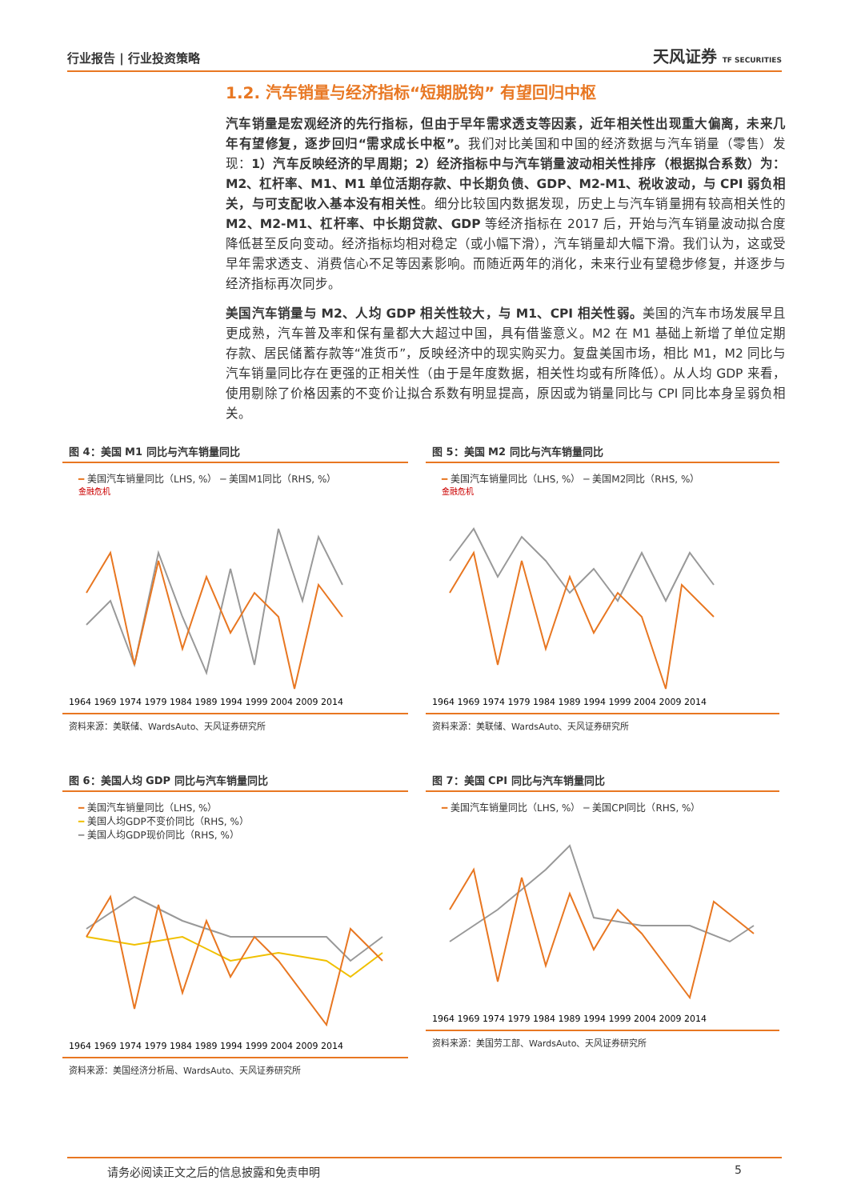行业报告 | 行业投资策略
天风证券 TF SECURITIES
1.2. 汽车销量与经济指标“短期脱钩” 有望回归中枢
汽车销量是宏观经济的先行指标，但由于早年需求透支等因素，近年相关性出现重大偏离，未来几年有望修复，逐步回归“需求成长中枢”。我们对比美国和中国的经济数据与汽车销量（零售）发现：1）汽车反映经济的早周期；2）经济指标中与汽车销量波动相关性排序（根据拟合系数）为：M2、杠杆率、M1、M1 单位活期存款、中长期负债、GDP、M2-M1、税收波动，与 CPI 弱负相关，与可支配收入基本没有相关性。细分比较国内数据发现，历史上与汽车销量拥有较高相关性的 M2、M2-M1、杠杆率、中长期贷款、GDP 等经济指标在 2017 后，开始与汽车销量波动拟合度降低甚至反向变动。经济指标均相对稳定（或小幅下滑），汽车销量却大幅下滑。我们认为，这或受早年需求透支、消费信心不足等因素影响。而随近两年的消化，未来行业有望稳步修复，并逐步与经济指标再次同步。
美国汽车销量与 M2、人均 GDP 相关性较大，与 M1、CPI 相关性弱。美国的汽车市场发展早且更成熟，汽车普及率和保有量都大大超过中国，具有借鉴意义。M2 在 M1 基础上新增了单位定期存款、居民储蓄存款等“准货币”，反映经济中的现实购买力。复盘美国市场，相比 M1，M2 同比与汽车销量同比存在更强的正相关性（由于是年度数据，相关性均或有所降低）。从人均 GDP 来看，使用剔除了价格因素的不变价让拟合系数有明显提高，原因或为销量同比与 CPI 同比本身呈弱负相关。
图 4：美国 M1 同比与汽车销量同比
━ 美国汽车销量同比（LHS, %） ━ 美国M1同比（RHS, %）
金融危机
1964 1969 1974 1979 1984 1989 1994 1999 2004 2009 2014
资料来源：美联储、WardsAuto、天风证券研究所
图 5：美国 M2 同比与汽车销量同比
━ 美国汽车销量同比（LHS, %） ━ 美国M2同比（RHS, %）
金融危机
1964 1969 1974 1979 1984 1989 1994 1999 2004 2009 2014
资料来源：美联储、WardsAuto、天风证券研究所
图 6：美国人均 GDP 同比与汽车销量同比
━ 美国汽车销量同比（LHS, %）
━ 美国人均GDP不变价同比（RHS, %）
━ 美国人均GDP现价同比（RHS, %）
1964 1969 1974 1979 1984 1989 1994 1999 2004 2009 2014
资料来源：美国经济分析局、WardsAuto、天风证券研究所
图 7：美国 CPI 同比与汽车销量同比
━ 美国汽车销量同比（LHS, %） ━ 美国CPI同比（RHS, %）
1964 1969 1974 1979 1984 1989 1994 1999 2004 2009 2014
资料来源：美国劳工部、WardsAuto、天风证券研究所
请务必阅读正文之后的信息披露和免责申明 5